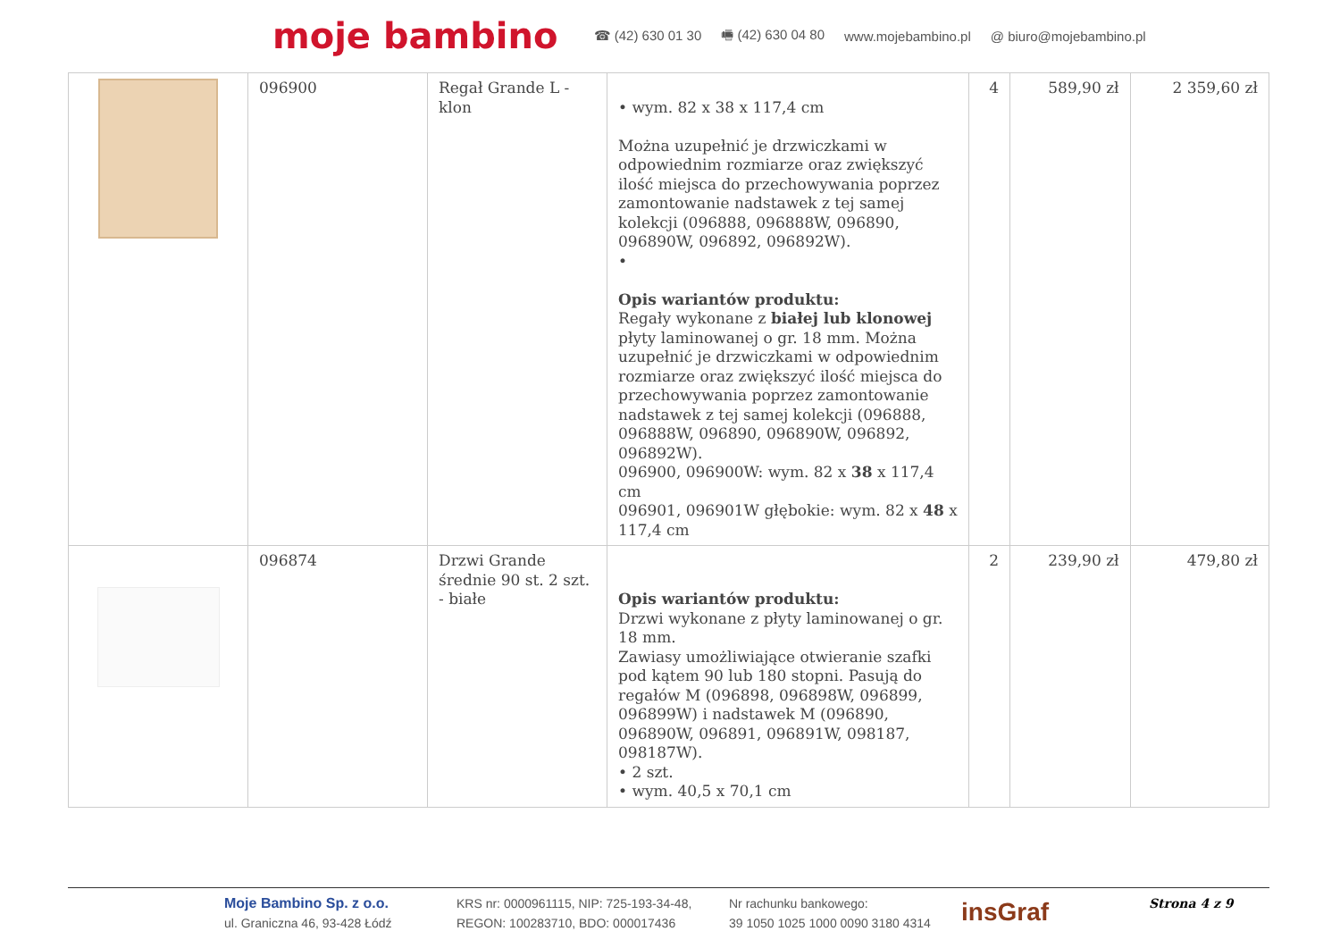moje bambino ☎ (42) 630 01 30 🖷 (42) 630 04 80 www.mojebambino.pl @ biuro@mojebambino.pl
| | 096900 | Regał Grande L - klon | • wym. 82 x 38 x 117,4 cm Można uzupełnić je drzwiczkami w odpowiednim rozmiarze oraz zwiększyć ilość miejsca do przechowywania poprzez zamontowanie nadstawek z tej samej kolekcji (096888, 096888W, 096890, 096890W, 096892, 096892W). • Opis wariantów produktu: Regały wykonane z białej lub klonowej płyty laminowanej o gr. 18 mm. Można uzupełnić je drzwiczkami w odpowiednim rozmiarze oraz zwiększyć ilość miejsca do przechowywania poprzez zamontowanie nadstawek z tej samej kolekcji (096888, 096888W, 096890, 096890W, 096892, 096892W). 096900, 096900W: wym. 82 x 38 x 117,4 cm 096901, 096901W głębokie: wym. 82 x 48 x 117,4 cm | 4 | 589,90 zł | 2 359,60 zł |
| | 096874 | Drzwi Grande średnie 90 st. 2 szt. - białe | Opis wariantów produktu: Drzwi wykonane z płyty laminowanej o gr. 18 mm. Zawiasy umożliwiające otwieranie szafki pod kątem 90 lub 180 stopni. Pasują do regałów M (096898, 096898W, 096899, 096899W) i nadstawek M (096890, 096890W, 096891, 096891W, 098187, 098187W). • 2 szt. • wym. 40,5 x 70,1 cm | 2 | 239,90 zł | 479,80 zł |
Moje Bambino Sp. z o.o.
ul. Graniczna 46, 93-428 Łódź
KRS nr: 0000961115, NIP: 725-193-34-48,
REGON: 100283710, BDO: 000017436
Nr rachunku bankowego:
39 1050 1025 1000 0090 3180 4314
insGraf
Strona 4 z 9